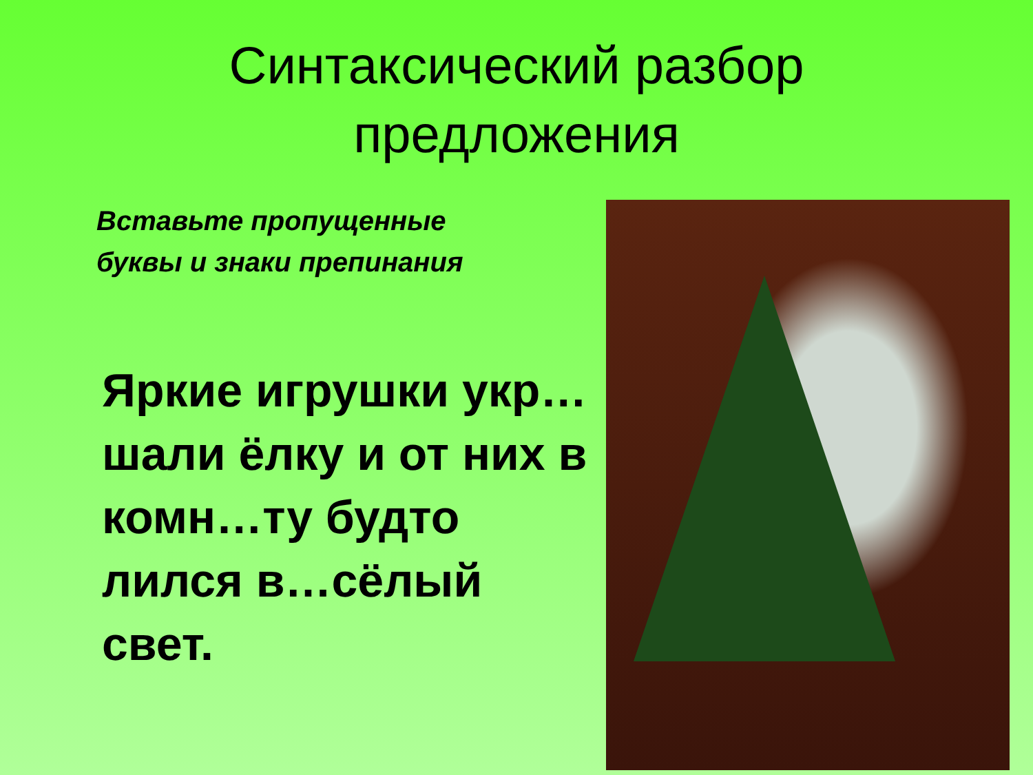Синтаксический разбор
предложения
Вставьте пропущенные
буквы и знаки препинания
Яркие игрушки укр…шали ёлку и от них в комн…ту будто лился в…сёлый свет.